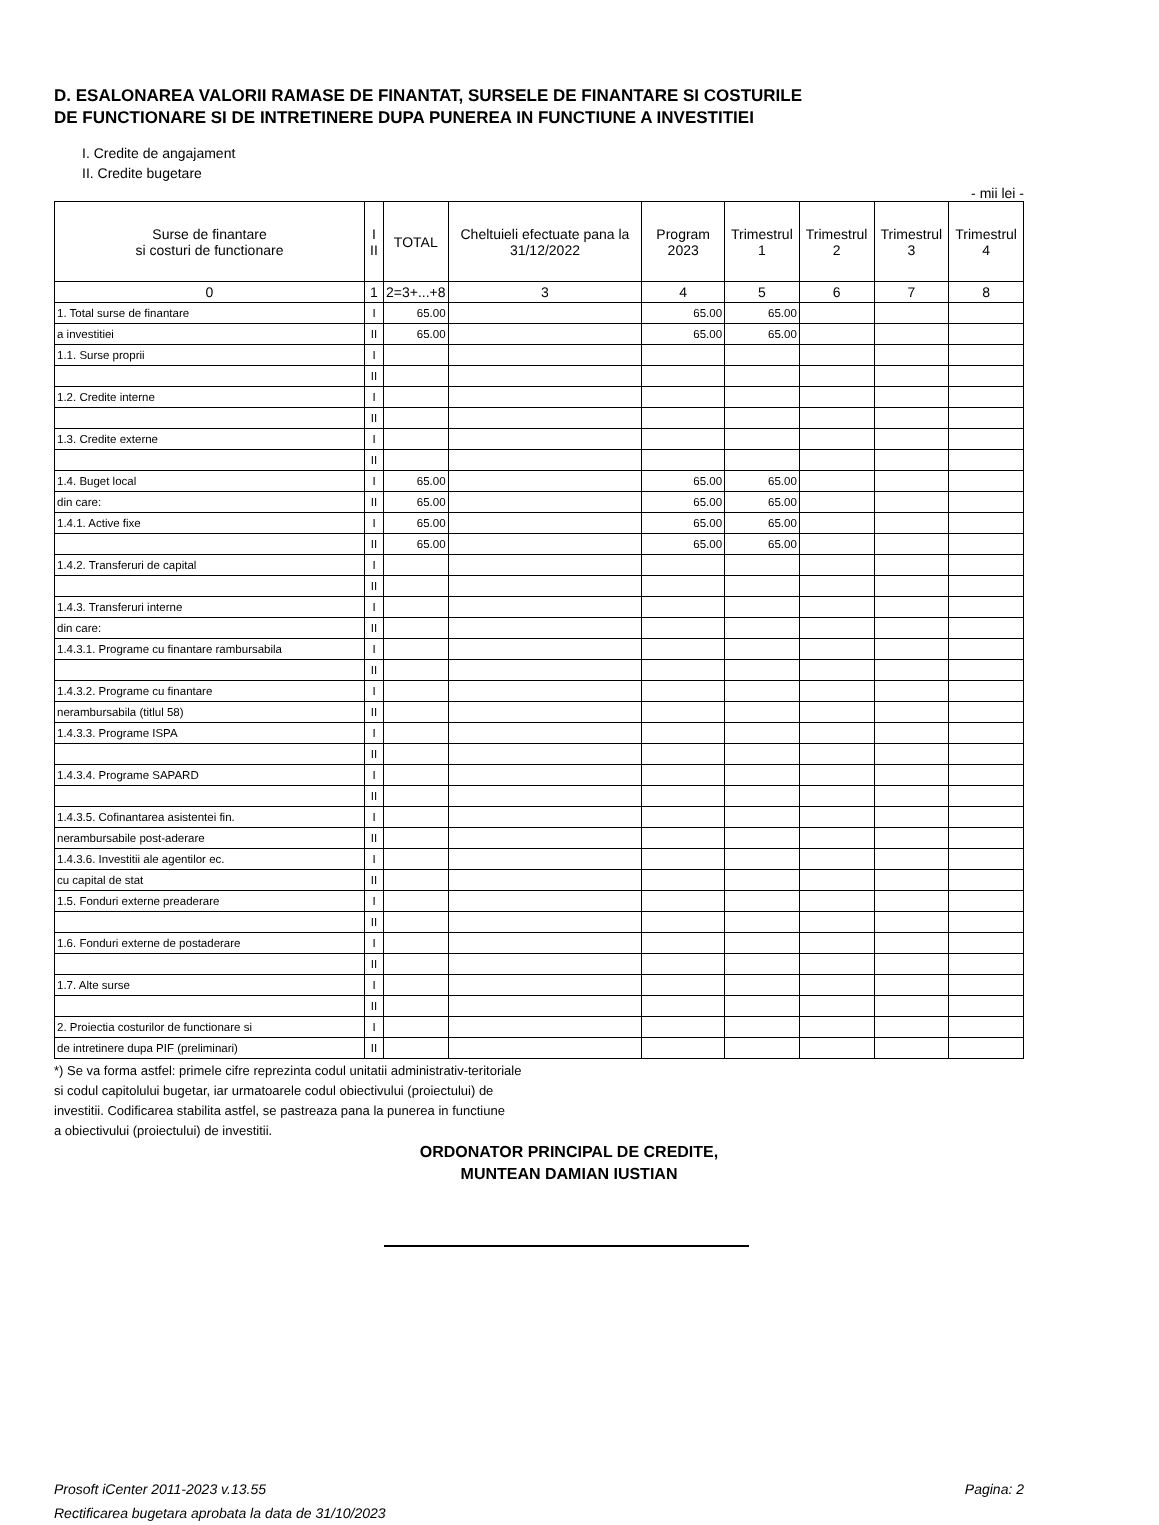D. ESALONAREA VALORII RAMASE DE FINANTAT, SURSELE DE FINANTARE SI COSTURILE
DE FUNCTIONARE SI DE INTRETINERE DUPA PUNEREA IN FUNCTIUNE A INVESTITIEI
I. Credite de angajament
II. Credite bugetare
- mii lei -
| Surse de finantare si costuri de functionare | I II | TOTAL | Cheltuieli efectuate pana la 31/12/2022 | Program 2023 | Trimestrul 1 | Trimestrul 2 | Trimestrul 3 | Trimestrul 4 |
| --- | --- | --- | --- | --- | --- | --- | --- | --- |
| 0 | 1 | 2=3+...+8 | 3 | 4 | 5 | 6 | 7 | 8 |
| 1. Total surse de finantare | I | 65.00 | | 65.00 | 65.00 | | | |
| a investitiei | II | 65.00 | | 65.00 | 65.00 | | | |
| 1.1. Surse proprii | I | | | | | | | |
| | II | | | | | | | |
| 1.2. Credite interne | I | | | | | | | |
| | II | | | | | | | |
| 1.3. Credite externe | I | | | | | | | |
| | II | | | | | | | |
| 1.4. Buget local | I | 65.00 | | 65.00 | 65.00 | | | |
| din care: | II | 65.00 | | 65.00 | 65.00 | | | |
| 1.4.1. Active fixe | I | 65.00 | | 65.00 | 65.00 | | | |
| | II | 65.00 | | 65.00 | 65.00 | | | |
| 1.4.2. Transferuri de capital | I | | | | | | | |
| | II | | | | | | | |
| 1.4.3. Transferuri interne | I | | | | | | | |
| din care: | II | | | | | | | |
| 1.4.3.1. Programe cu finantare rambursabila | I | | | | | | | |
| | II | | | | | | | |
| 1.4.3.2. Programe cu finantare | I | | | | | | | |
| nerambursabila (titlul 58) | II | | | | | | | |
| 1.4.3.3. Programe ISPA | I | | | | | | | |
| | II | | | | | | | |
| 1.4.3.4. Programe SAPARD | I | | | | | | | |
| | II | | | | | | | |
| 1.4.3.5. Cofinantarea asistentei fin. | I | | | | | | | |
| nerambursabile post-aderare | II | | | | | | | |
| 1.4.3.6. Investitii ale agentilor ec. | I | | | | | | | |
| cu capital de stat | II | | | | | | | |
| 1.5. Fonduri externe preaderare | I | | | | | | | |
| | II | | | | | | | |
| 1.6. Fonduri externe de postaderare | I | | | | | | | |
| | II | | | | | | | |
| 1.7. Alte surse | I | | | | | | | |
| | II | | | | | | | |
| 2. Proiectia costurilor de functionare si | I | | | | | | | |
| de intretinere dupa PIF (preliminari) | II | | | | | | | |
*) Se va forma astfel: primele cifre reprezinta codul unitatii administrativ-teritoriale
si codul capitolului bugetar, iar urmatoarele codul obiectivului (proiectului) de
investitii. Codificarea stabilita astfel, se pastreaza pana la punerea in functiune
a obiectivului (proiectului) de investitii.
ORDONATOR PRINCIPAL DE CREDITE,
MUNTEAN DAMIAN IUSTIAN
Prosoft iCenter 2011-2023 v.13.55
Rectificarea bugetara aprobata la data de 31/10/2023
Pagina: 2